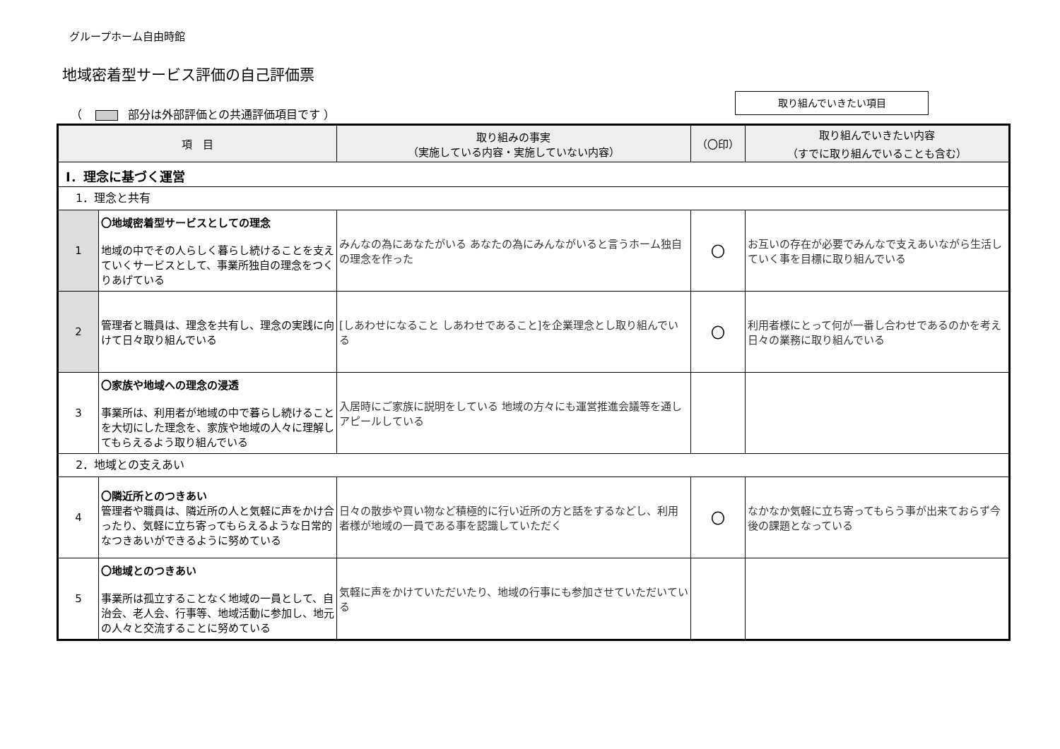グループホーム自由時館
地域密着型サービス評価の自己評価票
（ 部分は外部評価との共通評価項目です ）
取り組んでいきたい項目
| 項 目 | | 取り組みの事実 （実施している内容・実施していない内容） | （〇印） | 取り組んでいきたい内容 （すでに取り組んでいることも含む） |
| --- | --- | --- | --- | --- |
| Ⅰ．理念に基づく運営 | | | | |
| 1．理念と共有 | | | | |
| 1 | 〇地域密着型サービスとしての理念 地域の中でその人らしく暮らし続けることを支えていくサービスとして、事業所独自の理念をつくりあげている | みんなの為にあなたがいる あなたの為にみんながいると言うホーム独自の理念を作った | 〇 | お互いの存在が必要でみんなで支えあいながら生活していく事を目標に取り組んでいる |
| 2 | 管理者と職員は、理念を共有し、理念の実践に向けて日々取り組んでいる | [しあわせになること しあわせであること]を企業理念とし取り組んでいる | 〇 | 利用者様にとって何が一番し合わせであるのかを考え日々の業務に取り組んでいる |
| 3 | 〇家族や地域への理念の浸透 事業所は、利用者が地域の中で暮らし続けることを大切にした理念を、家族や地域の人々に理解してもらえるよう取り組んでいる | 入居時にご家族に説明をしている 地域の方々にも運営推進会議等を通しアピールしている | | |
| 2．地域との支えあい | | | | |
| 4 | 〇隣近所とのつきあい 管理者や職員は、隣近所の人と気軽に声をかけ合ったり、気軽に立ち寄ってもらえるような日常的なつきあいができるように努めている | 日々の散歩や買い物など積極的に行い近所の方と話をするなどし、利用者様が地域の一員である事を認識していただく | 〇 | なかなか気軽に立ち寄ってもらう事が出来ておらず今後の課題となっている |
| 5 | 〇地域とのつきあい 事業所は孤立することなく地域の一員として、自治会、老人会、行事等、地域活動に参加し、地元の人々と交流することに努めている | 気軽に声をかけていただいたり、地域の行事にも参加させていただいている | | |